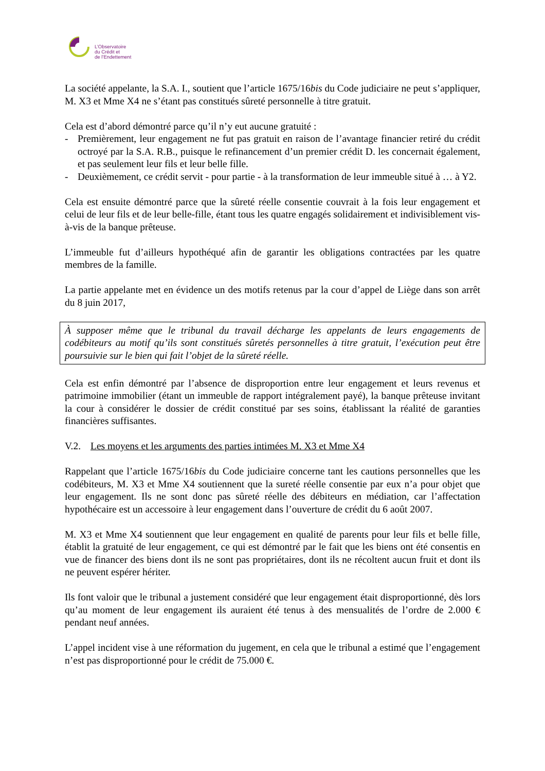L’Observatoire
du Crédit et
de l’Endettement
La société appelante, la S.A. I., soutient que l’article 1675/16bis du Code judiciaire ne peut s’appliquer, M. X3 et Mme X4 ne s’étant pas constitués sûreté personnelle à titre gratuit.
Cela est d’abord démontré parce qu’il n’y eut aucune gratuité :
- Premièrement, leur engagement ne fut pas gratuit en raison de l’avantage financier retiré du crédit octroyé par la S.A. R.B., puisque le refinancement d’un premier crédit D. les concernait également, et pas seulement leur fils et leur belle fille.
- Deuxièmement, ce crédit servit - pour partie - à la transformation de leur immeuble situé à … à Y2.
Cela est ensuite démontré parce que la sûreté réelle consentie couvrait à la fois leur engagement et celui de leur fils et de leur belle-fille, étant tous les quatre engagés solidairement et indivisiblement vis-à-vis de la banque prêteuse.
L’immeuble fut d’ailleurs hypothéqué afin de garantir les obligations contractées par les quatre membres de la famille.
La partie appelante met en évidence un des motifs retenus par la cour d’appel de Liège dans son arrêt du 8 juin 2017,
À supposer même que le tribunal du travail décharge les appelants de leurs engagements de codébiteurs au motif qu’ils sont constitués sûretés personnelles à titre gratuit, l’exécution peut être poursuivie sur le bien qui fait l’objet de la sûreté réelle.
Cela est enfin démontré par l’absence de disproportion entre leur engagement et leurs revenus et patrimoine immobilier (étant un immeuble de rapport intégralement payé), la banque prêteuse invitant la cour à considérer le dossier de crédit constitué par ses soins, établissant la réalité de garanties financières suffisantes.
V.2. Les moyens et les arguments des parties intimées M. X3 et Mme X4
Rappelant que l’article 1675/16bis du Code judiciaire concerne tant les cautions personnelles que les codébiteurs, M. X3 et Mme X4 soutiennent que la sureté réelle consentie par eux n’a pour objet que leur engagement. Ils ne sont donc pas sûreté réelle des débiteurs en médiation, car l’affectation hypothécaire est un accessoire à leur engagement dans l’ouverture de crédit du 6 août 2007.
M. X3 et Mme X4 soutiennent que leur engagement en qualité de parents pour leur fils et belle fille, établit la gratuité de leur engagement, ce qui est démontré par le fait que les biens ont été consentis en vue de financer des biens dont ils ne sont pas propriétaires, dont ils ne récoltent aucun fruit et dont ils ne peuvent espérer hériter.
Ils font valoir que le tribunal a justement considéré que leur engagement était disproportionné, dès lors qu’au moment de leur engagement ils auraient été tenus à des mensualités de l’ordre de 2.000 € pendant neuf années.
L’appel incident vise à une réformation du jugement, en cela que le tribunal a estimé que l’engagement n’est pas disproportionné pour le crédit de 75.000 €.